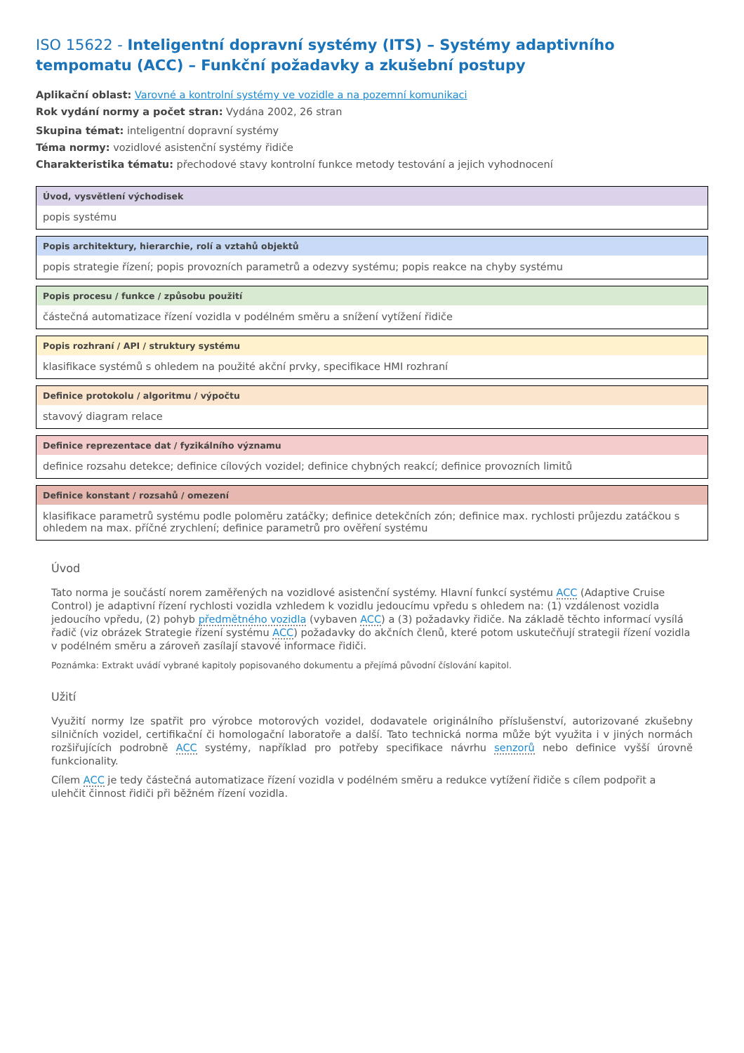ISO 15622 - Inteligentní dopravní systémy (ITS) – Systémy adaptivního tempomatu (ACC) – Funkční požadavky a zkušební postupy
Aplikační oblast: Varovné a kontrolní systémy ve vozidle a na pozemní komunikaci
Rok vydání normy a počet stran: Vydána 2002, 26 stran
Skupina témat: inteligentní dopravní systémy
Téma normy: vozidlové asistenční systémy řidiče
Charakteristika tématu: přechodové stavy kontrolní funkce metody testování a jejich vyhodnocení
| Úvod, vysvětlení východisek |
| --- |
| popis systému |
| Popis architektury, hierarchie, rolí a vztahů objektů |
| --- |
| popis strategie řízení; popis provozních parametrů a odezvy systému; popis reakce na chyby systému |
| Popis procesu / funkce / způsobu použití |
| --- |
| částečná automatizace řízení vozidla v podélném směru a snížení vytížení řidiče |
| Popis rozhraní / API / struktury systému |
| --- |
| klasifikace systémů s ohledem na použité akční prvky, specifikace HMI rozhraní |
| Definice protokolu / algoritmu / výpočtu |
| --- |
| stavový diagram relace |
| Definice reprezentace dat / fyzikálního významu |
| --- |
| definice rozsahu detekce; definice cílových vozidel; definice chybných reakcí; definice provozních limitů |
| Definice konstant / rozsahů / omezení |
| --- |
| klasifikace parametrů systému podle poloměru zatáčky; definice detekčních zón; definice max. rychlosti průjezdu zatáčkou s ohledem na max. příčné zrychlení; definice parametrů pro ověření systému |
Úvod
Tato norma je součástí norem zaměřených na vozidlové asistenční systémy. Hlavní funkcí systému ACC (Adaptive Cruise Control) je adaptivní řízení rychlosti vozidla vzhledem k vozidlu jedoucímu vpředu s ohledem na: (1) vzdálenost vozidla jedoucího vpředu, (2) pohyb předmětného vozidla (vybaven ACC) a (3) požadavky řidiče. Na základě těchto informací vysílá řadič (viz obrázek Strategie řízení systému ACC) požadavky do akčních členů, které potom uskutečňují strategii řízení vozidla v podélném směru a zároveň zasílají stavové informace řidiči.
Poznámka: Extrakt uvádí vybrané kapitoly popisovaného dokumentu a přejímá původní číslování kapitol.
Užití
Využití normy lze spatřit pro výrobce motorových vozidel, dodavatele originálního příslušenství, autorizované zkušebny silničních vozidel, certifikační či homologační laboratoře a další. Tato technická norma může být využita i v jiných normách rozšiřujících podrobně ACC systémy, například pro potřeby specifikace návrhu senzorů nebo definice vyšší úrovně funkcionality.
Cílem ACC je tedy částečná automatizace řízení vozidla v podélném směru a redukce vytížení řidiče s cílem podpořit a ulehčit činnost řidiči při běžném řízení vozidla.